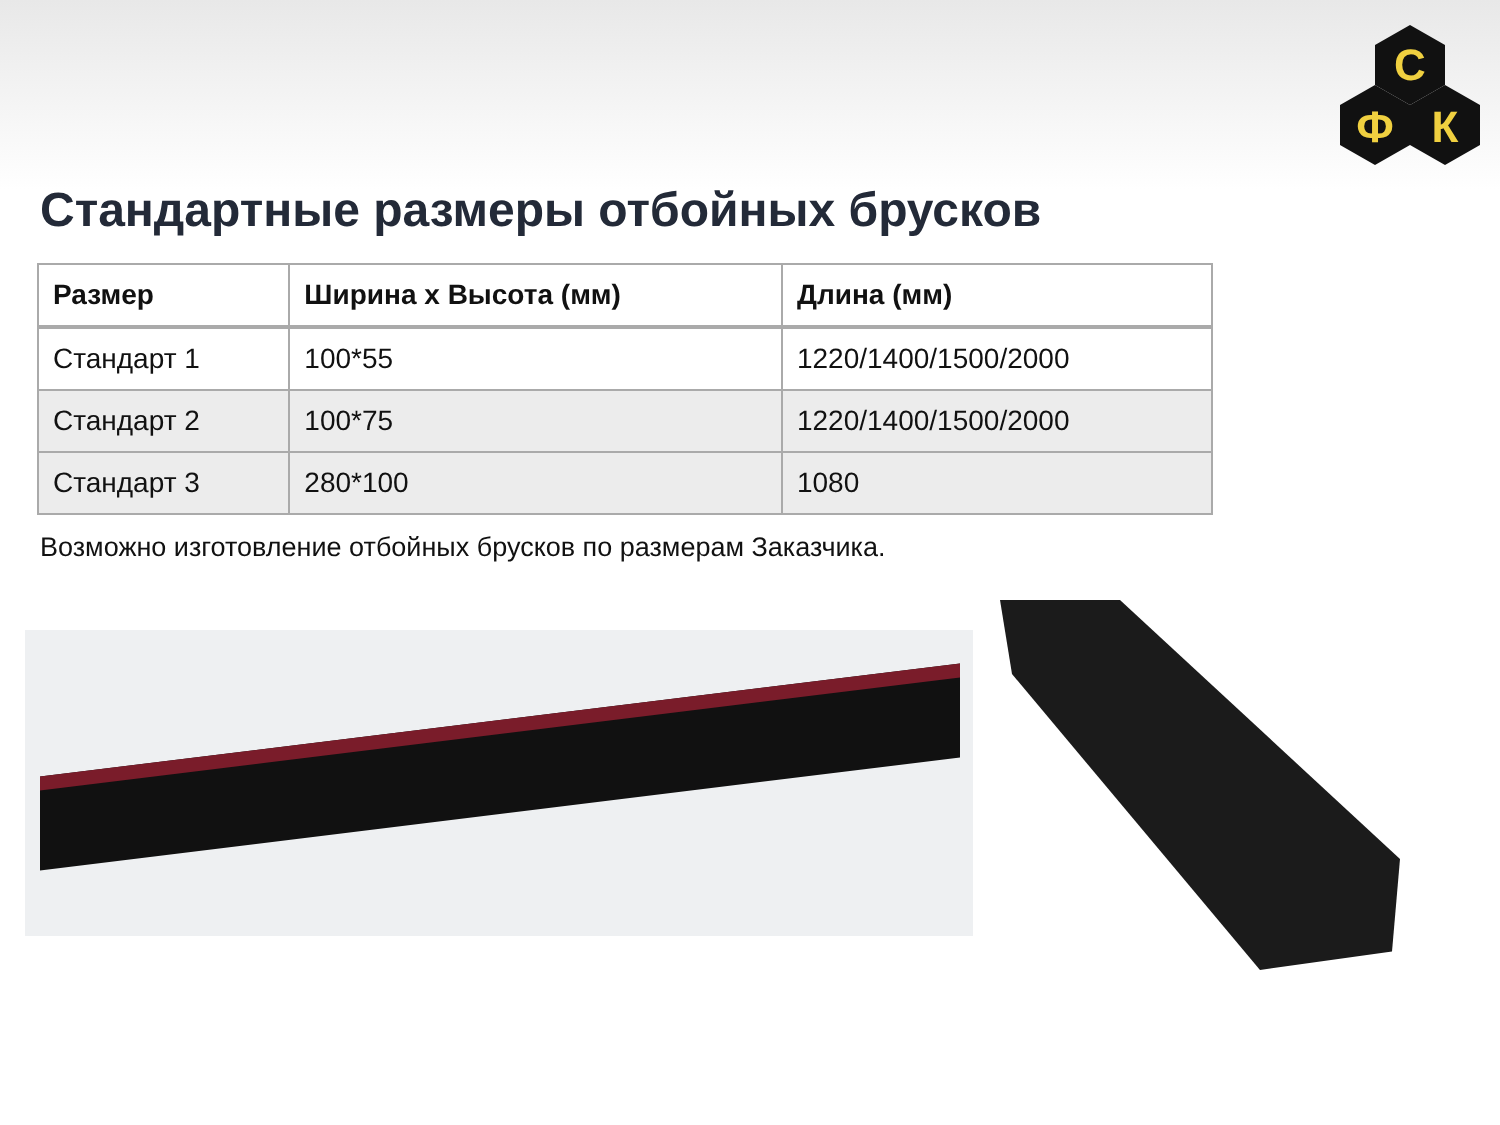С
Ф
К
Стандартные размеры отбойных брусков
| Размер | Ширина х Высота (мм) | Длина (мм) |
| --- | --- | --- |
| Стандарт 1 | 100*55 | 1220/1400/1500/2000 |
| Стандарт 2 | 100*75 | 1220/1400/1500/2000 |
| Стандарт 3 | 280*100 | 1080 |
Возможно изготовление отбойных брусков по размерам Заказчика.